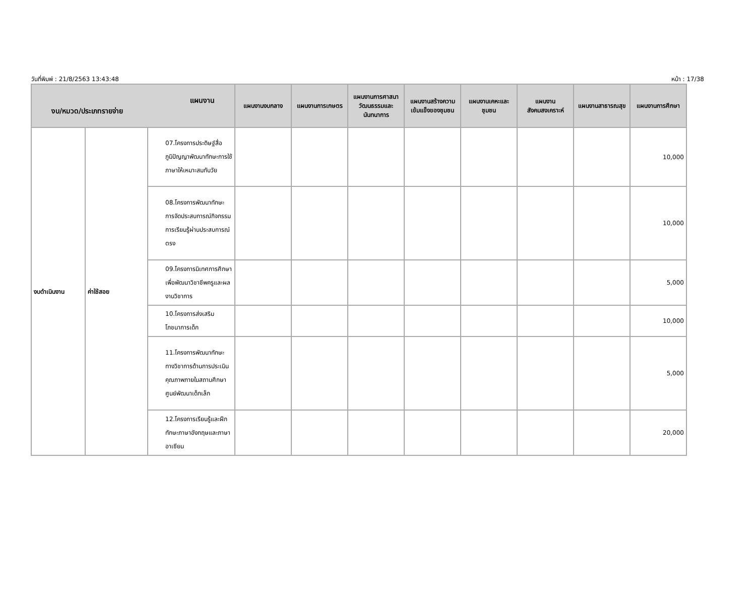วันที่พิมพ์ : 21/8/2563 13:43:48 หน้า : 17/38
| แผนงาน งบ/หมวด/ประเภทรายจ่าย | | | แผนงานงบกลาง | แผนงานการเกษตร | แผนงานการศาสนา วัฒนธรรมและ นันทนาการ | แผนงานสร้างความเข้มแข็งของชุมชน | แผนงานเคหะและชุมชน | แผนงานสังคมสงเคราะห์ | แผนงานสาธารณสุข | แผนงานการศึกษา |
| --- | --- | --- | --- | --- | --- | --- | --- | --- | --- | --- |
| งบดำเนินงาน | ค่าใช้สอย | 07.โครงการประดิษฐ์สื่อภูมิปัญญาพัฒนาทักษะการใช้ภาษาให้เหมาะสมกับวัย | | | | | | | | 10,000 |
| | | 08.โครงการพัฒนาทักษะการจัดประสบการณ์กิจกรรมการเรียนรู้ผ่านประสบการณ์ตรง | | | | | | | | 10,000 |
| | | 09.โครงการนิเทศการศึกษาเพื่อพัฒนาวิชาชีพครูและผลงานวิชาการ | | | | | | | | 5,000 |
| | | 10.โครงการส่งเสริมโภชนาการเด็ก | | | | | | | | 10,000 |
| | | 11.โครงการพัฒนาทักษะทางวิชาการด้านการประเมินคุณภาพภายในสถานศึกษาศูนย์พัฒนาเด็กเล็ก | | | | | | | | 5,000 |
| | | 12.โครงการเรียนรู้และฝึกทักษะภาษาอังกฤษและภาษาอาเซียน | | | | | | | | 20,000 |